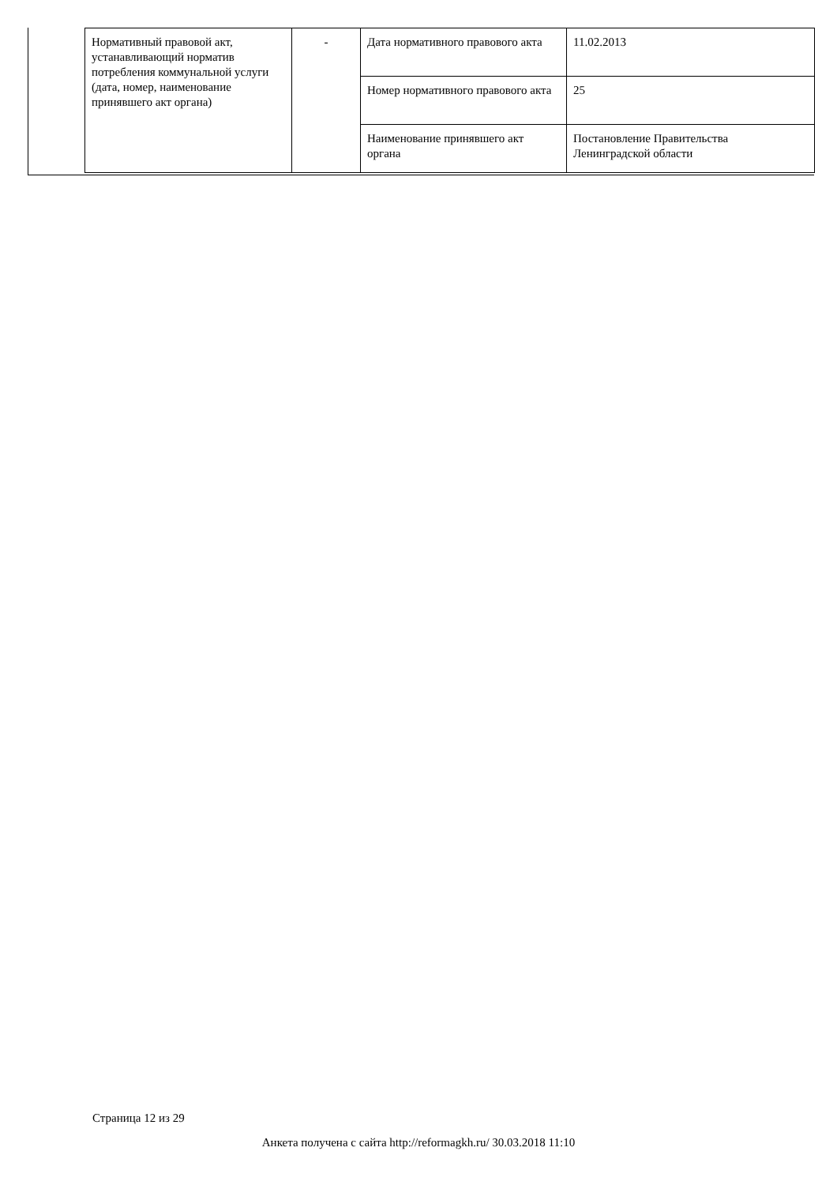| Нормативный правовой акт, устанавливающий норматив потребления коммунальной услуги (дата, номер, наименование принявшего акт органа) | - | Дата нормативного правового акта | 11.02.2013 |
| | | Номер нормативного правового акта | 25 |
| | | Наименование принявшего акт органа | Постановление Правительства Ленинградской области |
Страница 12 из 29
Анкета получена с сайта http://reformagkh.ru/ 30.03.2018 11:10